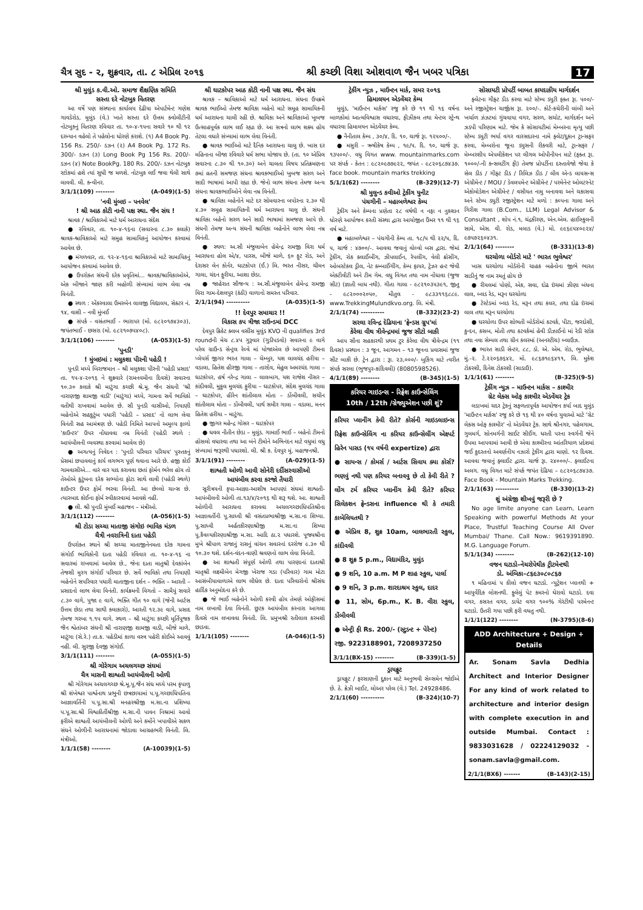ચૈત્ર સુદ - ૨, શુક્રવાર, તા. ૮ એપ્રિલ ૨૦૧૬ શ્રી કચ્છી વિશા ઓશવાળ જૈન ખબર પત્રિકા 17
શ્રી મુલુંડ ક.વી.ઓ. સમાજ શૈક્ષણિક સમિતિ
સસ્તા દરે નોટબુક વિતરણ
આ વર્ષે પણ સંસ્થાના કાર્યાલય દેઢીયા એપાર્ટમેન્ટ ગણેશ ગાવડેરોડ, મુલુંડ (વે.) ખાતે સસ્તા દરે ઉત્તમ ક્વોલીટીની નોટબુકનું વિતરણ રવિવાર તા. ૧૦-૪-૧૫ના સવારે ૧૦ થી ૧૨ દરમ્યાન વહેલો તે પહેલોના ધોરણે કરાશે. (૧) A4 Book Pg. 156 Rs. 250/- ડઝન (૨) A4 Book Pg. 172 Rs. 300/- ડઝન (૩) Long Book Pg 156 Rs. 200/- ડઝન (૪) Note BookPg. 180 Rs. 200/- ડઝન નોટબુક સ્ટોકમાં હશે ત્યાં સુધી જ મળશે. નોટબુક લઈ જવા થેલી સાથે લાવવી. લી. કન્વીનર.
3/1/1(109) -------- (A-049)(1-5)
'નવી મુંબઇ – પનવેલ'
! શ્રી આઠ કોટી નાની પક્ષ સ્થા. જૈન સંઘ !
શ્રાવક / શ્રાવિકાઓ માટે ધર્મ આરાધના સંદેશ
● રવિવાર, તા. ૧૦-૪-૧૬ના (સવારના ૮.૩૦ કલાકે) શ્રાવક-શ્રાવિકાઓ માટે સમુહ સામાયિકનું આયોજન કરવામાં આવેલ છે.
● મંગળવાર, તા. ૧૨-૪-૧૬ના શ્રાવિકાઓ માટે સામાયિકનું આયોજન કરવામાં આવેલ છે.
● ઉપરોક્ત સંઘની દરેક પ્રવૃતિમાં... શ્રાવક/શ્રાવિકાઓએ, એક બીજાને જાણ કરી બહોળી સંખ્યામાં લાભ લેવા નમ્ર વિનંતી.
● સ્થળ : એંકરવાલા ઉમરબેન લાલજી વિદ્યાલય, સેક્ટર નં. ૧૪, વાશી – નવી મુંબઈ
● સંપર્ક - વસંતભાઈ - ભારાપર (મો. ૯૮૨૦૧૭૪૩૦૩), જયંતભાઈ - છસરા (મો. ૯૮૨૧૦૭૫૪૦૮).
3/1/1(106) -------- (A-053)(1-5)
'પુનડી'
! મુંબઇમાં : મલુકશા પીરની પહેડી !
પુનડી મધ્યે બિરાજમાન – શ્રી મલુકશા પીરની 'પહેડી પ્રસાદ' તા. ૧૫-૪-૨૦૧૬ ને શુક્રવારે (રામનવમીના દિવસે) સવારના ૧૦.૩૦ કલાકે શ્રી માટુંગા કચ્છી શ્રે.મૂ. જૈન સંઘની 'શ્રી નારાણજી શામજી વાડી' (માટુંગા) મધ્યે, ગામના સર્વે ભાવિકો વતીથી રાખવામાં આવેલ છે. સૌ પુનડી વાસીઓ, નિયાણી બહેનોએ સહકુટુંબ પધારી 'પહેડી – પ્રસાદ' નો લાભ લેવા વિનંતી સહ આમંત્રણ છે. પહેડી નિમિતે આપનો અમુલ્ય ફાળો 'કાઉન્ટર' ઉપર નોંધાવવા નમ્ર વિનંતી (પહેડી સ્થળે : આયંબીલની વ્યવસ્થા કરવામાં આવેલ છે)
● અગત્યનું નિવેદન : 'પુનડી પરિવાર પરિચય' પુસ્તકનું પ્રેસમાં છપાવવાનું કાર્ય લગભગ પૂર્ણ થવાના આરે છે. હજી કોઈ ગામવાસીએ... વારં વાર યાદ કરાવવા છતાં ફોર્મન ભરેલ હોય તો તેઓએ કુટુંબના દરેક સભ્યોના ફોટા સાથે લાવી (પહેડી સ્થળે) કાઉન્ટર ઉપર ફોર્મ ભરવા વિનંતી. આ છેલ્લો ચાન્સ છે. ત્યારબાદ કોઈના ફોર્મ સ્વીકારવામાં આવશે નહીં.
● લી. શ્રી પુનડી મુંબઈ મહાજન – મંત્રીઓ.
3/1/1(112) -------- (A-056)(1-5)
શ્રી ટોડા સચ્ચા માતાજી સંગોઇ ભાવિક મંડળ
ચૈત્રી નવરાત્રિની દાતા પહેડી
ઉપરોક્ત સ્થાને શ્રી સચ્ચા માતાજીનેનમતા દરેક ગામના સંગોઈ ભાવિકોની દાતા પહેડી રવિવાર તા. ૧૦-૪-૧૬ ના સવારમાં રાખવામાં આવેલ છે., જેના દાતા માતુશ્રી દેવકાંબેન તેજશી મુરગ સંગોઈ પરિવાર છે. સર્વે ભાવિકો તથા નિયાણી બહેનોને સપરિવાર પધારી માતાજીના દર્શન – ભક્તિ – આરતી – પ્રસાદનો લાભ લેવા વિનંતી. કાર્યક્રમની વિગતો – સામૈયું સવારે ૮.૩૦ વાગે, પુજા ૯ વાગે, ભક્તિ ગીત ૧૦ વાગે (જેની આર્ટસ ઉત્તમ છેડા તથા સાથી કલાકારો), આરતી ૧૨.૩૯ વાગે, પ્રસાદ તેમજ ગરબા ૧.૧૫ વાગે. સ્થળ – શ્રી માટુંગા કચ્છી મૂર્તિપૂજક જૈન શ્વેતાંબર સંઘની શ્રી નારાણજી શામજી વાડી, બીજે માળે, માટુંગા (સે.રે.) તા.ક. પહેડીમાં કાળા વસ્ત્ર પહેરી કોઈએ આવવું નહીં. લી. સુરજી દેવજી સંગોઈ.
3/1/1(111) -------- (A-055)(1-5)
શ્રી ગોરેગામ અચલગચ્છ સંઘમાં
ચૈત્ર માસની શાશ્વતી આયંબીલની ઓળી
શ્રી ગોરેગામ અચલગચ્છ શ્રે.મૂ.પૂ.જૈન સંઘ મધ્યે પરમ કૃપાળુ શ્રી શંખેશ્વર પાર્શ્વનાથ પ્રભુની છત્રછાયામાં પ.પૂ.ગચ્છાધિપતિના આજ્ઞાવર્તિની પ.પૂ.સા.શ્રી મનહરશ્રીજી મ.સા.ના પ્રશિષ્યા પ.પૂ.સા.શ્રી વિશ્વકીર્તીશ્રીજી મ.સા.ની પાવન નિશ્રામાં આવો ફરીએ શાશ્વતી આયંબીલની ઓળી અને કર્મોને ખપાવીએ સકળ સંઘને ઓળીની આરાધનામાં જોડાવા આગ્રહભરી વિનંતી. લિ. મંત્રીઓ.
1/1/1(58) -------- (A-10039)(1-5)
શ્રી ઘાટકોપર આઠ કોટી નાની પક્ષ સ્થા. જૈન સંઘ
શ્રાવક – શ્રાવિકાઓ માટે ધર્મ આરાધના. સંઘના ઉપક્રમે શ્રાવક ભાઈઓ તેમજ શ્રાવિકા બહેનો માટે સમૂહ સામાયિકની ધર્મ આરાધના ચાલી રહી છે. શ્રાવિકા અને શ્રાવિકાઓ ખૂબજ ઉત્સાહપૂર્વક લાભ લઈ રહ્યા છે. આ સત્રનો લાભ શક્ય હોય તેટલા વધારે સંખ્યામાં લાભ લેવા વિનંતી.
● શ્રાવક ભાઈઓ માટે દૈનિક આરાધના ચાલુ છે. ખાસ દર મહિનાના બીજા રવિવારે ધર્મ સભા યોજાય છે. (તા. ૧૦ એપ્રિલ સવારના ૮.૩૦ થી ૧૦.૩૦) અને ચાલતા વિષય પ્રતિક્રમણના ૭માં વ્રતની સમજણ સંઘના શ્રાવકભાઈઓ ખુબજ સરળ અને સાદી ભાષામાં આપી રહ્યા છે. જેનો લાભ સંઘના તેમજ અન્ય સંઘના શ્રાવકભાઈઓને લેવા નમ્ર વિનંતી.
● શ્રાવિકા બહેનોને માટે દર સોમવારના બપોરના ૨.૩૦ થી ૪.૩૦ સમૂહ સામાયિકની ધર્મ આરાધના ચાલુ છે. સંઘની શ્રાવિકા બહેનો સરળ અને સાદી ભાષામાં સમજણ આપે છે. સંઘની તેમજ અન્ય સંઘની શ્રાવિકા બહેનોને લાભ લેવા નમ્ર વિનંતી.
● સ્થળ: અ.સૌ મંજુલાબેન હેમેન્દ્ર રામજી વિરા ધર્મ આરાધના હોલ એ/૪, પારસ, બીજે માળે, ૬૦ ફુટ રોડ, અને દેરાસર લેન કોર્નર, ઘાટકોપર (ઈ.) લિ. ભરત નીસર, ચીમન ગાલા, ચંદન ફુરીયા, આશા છેડા.
● જાહેરાત સૌજન્ય : અ.સૌ.મંજુલાબેન હેમેન્દ્ર રામજી વિરા ગામ-દેશલપુર (કંઠી) વાળાનો સમસ્ત પરિવાર.
2/1/1(94) ---------- (A-035)(1-5)
!! દેવપુર સમાચાર !!
વિકાસ કપ ત્રીજા રાઉન્ડમાં DCC
દેવપુર ક્રિકેટ ક્લબ વર્સીસ મુલુંડ KVO ની qualifies 3rd roundની મેચ ૮.૪૫ ગુરૂવાર (ગુડીપડવો) સવારના ૯ વાગે પરેલ ગ્રાઉન્ડ સેન્ટ્રલ રેલ્વે માં યોજાએલ છે આપણી ટીમના પ્લેયર્સ જીગર ભરત ગાલા – ચેમ્બુર, યશ લાલચંદ હરીયા – વડાલા, હિતેશ હીરજી ગાલા – તારદેવ, મેહુલ અમરચંદ ગાલા – ઘાટકોપર, હર્ષ નરેન્દ્ર ગાલા – લાલબાગ, યશ રાજેશ નીસર – કાંદીવલી, મુકુલ મુલચંદ ફુરીયા – ઘાટકોપર, સંદેશ મુલચંદ ગાલા – ઘાટકોપર, હીરેન શાંતીલાલ મોતા – ડોંબીવલી, સચીન શાંતીલાલ મોતા – ડોંબીવલી, પાર્થ સમીર ગાલા – વડાલા, મનન હિતેશ હરીયા – માટુંગા.
● જીગર મહેન્દ્ર ગોસર – ઘાટકોપર
● ધવલ નીતીન છેડા – મુલુંડ. ગામાઈ ભાઈ – બહેનો ટીમનો હોસલો વધારવા તથા આ બંને ટીમોને અભિનંદન માટે વધુમાં વધુ સંખ્યામાં જરૂરથી પધારશો. લી. શ્રી ક. દેવપુર મું. મહાજનશ્રી.
3/1/1(91) -------- (A-029)(1-5)
શાશ્વતી ઓળી આવી સોનેરી દર્દીસરવાસીઓ
આયંબીલ કરવા કરજો તૈયારી
સૂરીત્રયની કૃપા-આજ્ઞા-આશીષ આપણાં સંઘમાં શાશ્વતી-આયંબીલની ઓળી તા.૧૩/૪/૨૦૧૬ થી શરૂ થશે. આ. શાશ્વતી ઓળીની આરાધના કરાવવા અચલગચ્છાધિપતિશ્રીના આજ્ઞાવર્તીની પૂ.સાધ્વી શ્રી વસંતપ્રભાશ્રીજી મ.સા.ના શિષ્યા. પૂ.સાધ્વી અર્હંતકીરણાશ્રીજી મ.સા.ના શિષ્યા પૂ.કૈવલ્યકીરણાશ્રીજી મ.સા. આદિ ઠા.૨ પધારશે. પૂજ્યશ્રીના મુખે શ્રીપાળ રાજાનું રાસનું વાંચન સવારનાં દરરોજ ૯.૩૦ થી ૧૦.૩૦ થશે. દર્શન-વંદન-વાણી શ્રવણનો લાભ લેવા વિનંતી.
● આ શાશ્વતી સંપૂર્ણ ઓળી તથા પારણાનાં દાતાશ્રી માતૃશ્રી લક્ષ્મીબેન મેગજી ખેરાજ ગડા (પરિવાર) ગામ મોટા આસંબીયાવાળાએ લાભ લીધેલ છે. દાતા પરિવારોનો શ્રીસંઘ હાર્દિક અનુમોદના કરે છે.
● જે ભાઈ બહેનોને ઓળી કરવી હોય તેમણે ઓફીસમાં નામ લખાવી દેવા વિનંતી. છુટક આયંબીલ કરનારા આગલા દિવસે નામ લખાવવા વિનંતી. લિ. પ્રમુખશ્રી રતીલાલ કરમશી છાડવા.
1/1/1(105) -------- (A-046)(1-5)
ટ્રેકીંગ ન્યુઝ , માઉન્ટન માર્ક, સમર ૨૦૧૬
હિમાલયન એડવેંચર કેમ્પ
મુલુંડ, 'માઉન્ટન માર્કસ' રજુ કરે છે ૧૧ થી ૧૬ વર્ષના બાળકોમાં આત્મવિશ્વાસ વધારવા, ફીઝીકલ તથા મેન્ટલ સ્ટ્રેન્થ વધારવા હિમાલયન એડવેંચર કેમ્પ.
● નૈનીતાલ કેમ્પ , ૩૦/૪, દિ. ૧૦, ચાર્જ રૂા. ૧૨૫૦૦/-.
● મસુરી – ઋષીકેષ કેમ્પ , ૧૯/૫. દિ. ૧૦, ચાર્જ રૂા. ૧૩૫૦૦/-. વધુ વિગત www. mountainmarks.com પર સંપર્ક - કેતન : ૯૮૨૦૯૭૭૯૨૨, જયંત - ૯૮૨૦૬૮૭૪૩૭. face book. mountain marks trekking
5/1/1(62) -------- (B-329)(12-7)
શ્રી મુલુન્ડ કવીઓ ટ્રેકીંગ યુનીટ
પંચગીની – મહાબળેશ્વર કેમ્પ
ટ્રેકીંગ અને કેમ્પના પ્રણેતા ૨૮ વર્ષથી ન નફા ન નુકશાન ધોરણે આયોજન કરતી સંસ્થા દ્વારા આયોજીત ઉંમર ૧૧ થી ૧૬ વર્ષ માટે.
● મહાબળેશ્વર – પંચગીની કેમ્પ તા. ૧૮/૫ થી ૨૨/૫, દિ. ૫, ચાર્જ : ૪૭૦૦/-. આવવા જવાનું વોલ્વો બસ દ્વારા. જેમાં ટ્રેકીંગ, રોક ક્લાઈંબીંગ, ઝીપલાઈન, રેપલીંગ, વેલી ક્રોસીંગ, ઓબસ્ટેકલ ડ્રીલ, નેટ ક્મ્બાઈંગીંગ, કેમ્પ ફાયર, ટ્રેઝર હન્ટ જેવી એક્ટીવીટી અને ટીમ ગેમ. વધુ વિગત તથા નામ નોંધાવા (જુજ સીટ) (જ્ઞાતી બાધ નથી). ગીતા ગાલા - ૯૮૨૧૦૩૫૩૯૧, જીતુ - ૯૮૨૦૦૦૨૦૫૦, મીતુલ - ૯૮૩૩૧૧૬૮૮૯. www.TrekkingMulundkvo.org. લિ. મંત્રી.
2/1/1(74) ---------- (B-332)(23-2)
સરલા રવિન્દ્ર દેઢિયાના 'ફ્રેન્ડસ ગ્રુપ'માં
કેરેલા વીથ ત્રીવેન્દ્રમમાં જુજ સીટો બાકી
આપ સૌના સહકારથી પ્રથમ ટુર કેરેલા વીથ ત્રીવેન્દ્રમ (૧૧ દિવસ) પ્રસ્થાન : ૩ જૂન, આગમન – ૧૩ જૂનના પ્રવાસમાં જુજ સીટ બાકી છે. ટ્રેન દ્વારા : રૂા. ૨૩,૦૦૦/- બુકિંગ માટે ત્વરીત સંપર્ક સરલા (ભુજપુર-કાંદિવલી) (8080598526).
4/1/1(89) -------- (B-345)(1-5)
કરિયર ગાઇડન્સ - રિફ્રેશ કાઉન્સેલિંગ
10th / 12th /ગ્રેજ્યુએશન પછી શું?
કરિયર પ્લાનીંગ કેવી રીતે? કોર્સની ગાઇડલાઇન્સ રિફ્રેશ કાઉન્સેલિંગ ના કરિયર કાઉન્સેલીંગ એક્ષ્પર્ટ હિરેન પાસડ (૧૫ વર્ષની expertize) દ્વારા
● સાયન્સ / કોમર્સ / આર્ટસ સિવાય ક્યા કોર્સ? ભણવું નથી પણ કરિયર બનાવવુ છે તો કેવી રીતે ? લોંગ ટર્મ કરિયર પ્લાનીંગ કેવી રીતે? કરિયર સિલેકશન ફ્રેન્ડસના influence થી કે તમારી કાબેલિયતથી ?
● એપ્રિલ 8, શુક્ર 10am, બાલભારતી સ્કુલ, કાંદીવલી
● 8 શુક્ર 5 p.m., વિદ્યામંદિર, મુલુંડ
● 9 શનિ, 10 a.m. M P શાહ સ્કુલ, પાર્લા
● 9 શનિ, 3 p.m. શારદાશ્રમ સ્કુલ, દાદર
● 11, સોમ, 6p.m., K. B. વીરા સ્કુલ, ડોંબીવલી
● એન્ટ્રી ફી Rs. 200/- (સ્ટુડન્ટ + પેરેન્ટ)
રજી. 9223188901, 7208937250
3/1/1(BX-15) -------- (B-339)(1-5)
ડ્રાયફ્રુટ
ડ્રાયફ્રુટ / ફરસાણની દુકાન માટે અનુભવી સેલ્સમેન જોઈએ છે. ઠે. ક્રેઝી બાઈટ, લોઅર પરેલ (વે.) Tel. 24928486.
2/1/1(60) ---------- (B-324)(10-7)
સોસાયટી પ્રોપર્ટી બાબત કાયદાકીય માર્ગદર્શન
ફ્લેટના ગીફ્ટ ડીડ કરવા માટે સ્ટેમ્પ ડ્યુટી ફક્ત રૂા. ૫૦૦/- અને રજીસ્ટ્રેશન ચાર્જીસ રૂા. ૨૦૦/-. કોર્ટ-કચેરીની લાંબી અને ખર્ચાળ ઝંઝટમાં ગુંચવાયા વગર, સરળ, સચોટ, માર્ગદર્શન અને ઝડપી પરિણામ માટે. જેમ કે સોસાયટીમાં મેમ્બરના મૃત્યુ પછી સ્ટેમ્પ ડ્યુટી ભર્યા વગર વારસદારના નામે ફ્લેટ/દુકાન ટ્રાન્સફર કરવા, મેમ્બરોના જૂના ડ્યુસની રીકવરી માટે, ટ્રાન્સફર / મેમ્બરશીપ એપલીકેશન પર લીગલ ઓપીનીયન માટે (ફક્ત રૂા. ૧૦૦૦/-ની કન્સલટીંગ ફી) તેમજ પ્રોપર્ટીના દસ્તાવેજો જેવા કે સેલ ડીડ / ગીફ્ટ ડીડ / રિલિઝ ડીડ / લીવ એન્ડ લાયસન્સ એગ્રીમેન્ટ / MOU / ડેવલપમેન્ટ એગ્રીમેન્ટ / પરમેનેન્ટ ઓલટરનેટ એકોમોડેશન એગ્રીમેન્ટ / વસીયત નામુ બનાવવા અને ચકાસવા અને સ્ટેમ્પ ડ્યુટી રજીસ્ટ્રેશન માટે મળો : કલ્પના ગાલા અને ગિરીશ ગાલા (B.Com., LLM) Legal Advisor & Consultant , શોપ નં.૧, ચંદ્રકીરણ, એન.એલ. હાઈસ્કુલની સામે, એસ. વી. રોડ, મલાડ (વે.) મો. ૯૯૬૯૫૪૦૯૨૪/ ૯૭૫૭૨૬૦૪૩૧.
2/1/1(64) -------- (B-331)(13-8)
ઘરચોળા બોર્ડરો માટે ' ભારત ભુલેશ્વર'
ખાસ ઘરચોળા બોર્ડરોની ચાહક બહેનોના જીભે ભારત સાડીનું જ નામ રમતું હોય છે
● રીયલમાં પોણો, એક, સવા, દોઢ ઇંચમાં ઝીણા બંધના લાલ, બ્લડ રેડ, મરૂન ઘરચોળા
● ટેસ્ટેડમાં બ્લડ રેડ, મરૂન તથા કલર, તથા દોઢ ઇંચમાં લાલ તથા મરૂન ઘરચોળા
● ઘરચોળા ઉપર શોભતી બોર્ડરોમાં કટવર્ક, પીટા, જરદોશી, કુન્દન, કસબ, મોતી તથા કટવર્કમાં હેવી ડીઝાઈનો માં રેડી સ્ટોક તથા નવા સેમ્પલ તથા ગ્રીન કલરમાં (અનસ્ટીચ) બ્લાઉઝ.
● ભારત સાડી સેન્ટર, ૮૮, ડો. એ. એમ. રોડ, ભુલેશ્વર, મું.-૨. ટે.૨૨૦૬૭૬૪૨, મો. ૯૮૬૭૧૯૬૪૧૧, લિ. મુકેશ ટોકરશી, દિનેશ ટોકરશી (સાડાઉ).
1/1/1(61) -------- (B-325)(9-5)
ટ્રેકીંગ ન્યુઝ – માઉન્ટન માર્કસ – કાશ્મીર
ગ્રેટ લેક્સ ઓફ કાશ્મીર એડવેંચર ટ્રેક
લડાખમાં ચદર ટ્રેકનું સફળતાપૂર્વક આયોજન કર્યા બાદ મુલુંડ 'માઉન્ટન માર્કસ' રજુ કરે છે ૧૬ થી ૪૦ વર્ષના યુવાઓ માટે 'ગ્રેટ લેક્સ ઓફ કાશ્મીર' નો એડવેંચર ટ્રેક. સાથે શ્રીનગર, પહેલગામ, ગુલમર્ગ, સોનમર્ગની સાઈટ સીઈંગ. ધરતી પરના સ્વર્ગની જેને ઉપમા આપવામાં આવી છે એવા કાશ્મીરના આંતરિયાળ પ્રદેશમાં જઈ કુદરતનો અવર્ણનીય નઝારો ટ્રેકીંગ દ્વારા માણો. ૧૨ દિવસ. આવવા જવાનું ફ્લાઈટ દ્વારા. ચાર્જ રૂા. ૨૪૦૦૦/-. ફ્લાઈટના અલગ. વધુ વિગત માટે સંપર્ક જયંત દેઢિયા – ૯૮૨૦૬૮૭૪૩૭. Face Book - Mountain Marks Trekking.
2/1/1(63) ---------- (B-330)(13-2)
શું અંગ્રેજી શીખવું જરૂરી છે ?
No age limite anyone can Learn, Learn Speaking with powerful Methods At your Place, Trustful Teaching Course All Over Mumbai/ Thane. Call Now.: 9619391890. M.G. Language Forum.
5/1/1(34) -------- (B-262)(12-10)
વજન ઘટાડો–નેચરોપેથીક ટ્રીટમેન્ટથી
ડો. અંબિકા–૮૬૯૩૦૮૦૮૬૭
૧ મહિનામાં ૫ કીલો વજન ઘટાડો. ન્યુટ્રેશન પ્લાનથી + આયુર્વેદિક લોશનથી. ફુલેલું પેટ કમરનો ઘેરાવો ઘટાડો. દવા વગર, કસરત વગર, ડાયેટ વગર ૧૦૦% ગેરંટીથી પરમેનન્ટ ઘટાડો. ઉતરી ગયા પછી ફરી વધતુ નથી.
1/1/1(122) -------- (N-3795)(8-6)
ADD Architecture + Design +
Details
Ar. Sonam Savla Dedhia Architect and Interior Designer For any kind of work related to architecture and interior design with complete execution in and outside Mumbai. Contact : 9833031628 / 02224129032 - sonam.savla@gmail.com.
2/1/1(BX6) ------- (B-143)(2-15)